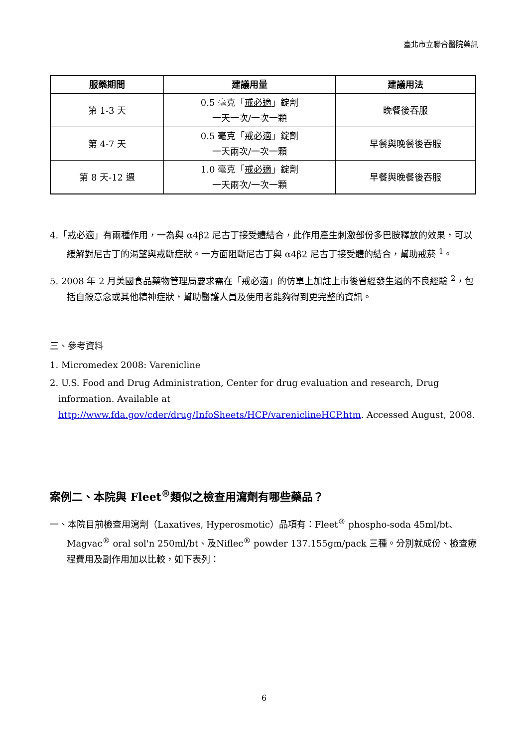臺北市立聯合醫院藥訊
| 服藥期間 | 建議用量 | 建議用法 |
| --- | --- | --- |
| 第 1-3 天 | 0.5 毫克「 戒必適 」錠劑 一天一次/一次一顆 | 晚餐後吞服 |
| 第 4-7 天 | 0.5 毫克「 戒必適 」錠劑 一天兩次/一次一顆 | 早餐與晚餐後吞服 |
| 第 8 天-12 週 | 1.0 毫克「 戒必適 」錠劑 一天兩次/一次一顆 | 早餐與晚餐後吞服 |
4.「戒必適」有兩種作用，一為與 α4β2 尼古丁接受體結合，此作用產生刺激部份多巴胺釋放的效果，可以緩解對尼古丁的渴望與戒斷症狀。一方面阻斷尼古丁與 α4β2 尼古丁接受體的結合，幫助戒菸 <sup>1</sup>。
5. 2008 年 2 月美國食品藥物管理局要求需在「戒必適」的仿單上加註上市後曾經發生過的不良經驗 <sup>2</sup>，包括自殺意念或其他精神症狀，幫助醫護人員及使用者能夠得到更完整的資訊。
三、參考資料
1. Micromedex 2008: Varenicline
2. U.S. Food and Drug Administration, Center for drug evaluation and research, Drug information. Available at http://www.fda.gov/cder/drug/InfoSheets/HCP/vareniclineHCP.htm. Accessed August, 2008.
案例二、本院與 Fleet<sup>®</sup>類似之檢查用瀉劑有哪些藥品？
一、本院目前檢查用瀉劑（Laxatives, Hyperosmotic）品項有：Fleet<sup>®</sup> phospho-soda 45ml/bt、Magvac<sup>®</sup> oral sol'n 250ml/bt、及Niflec<sup>®</sup> powder 137.155gm/pack 三種。分別就成份、檢查療程費用及副作用加以比較，如下表列：
6